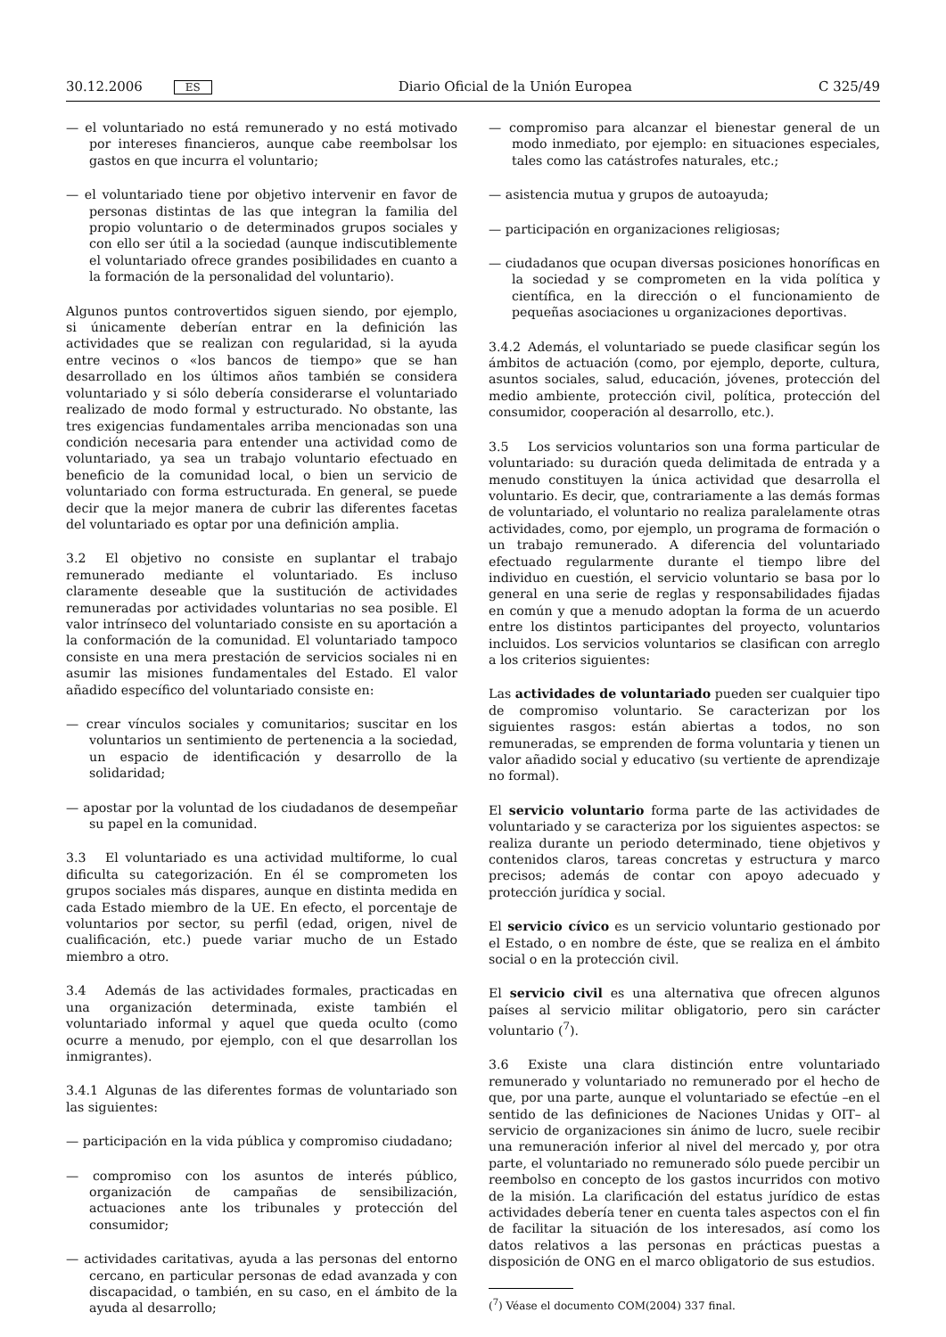30.12.2006 ES Diario Oficial de la Unión Europea C 325/49
— el voluntariado no está remunerado y no está motivado por intereses financieros, aunque cabe reembolsar los gastos en que incurra el voluntario;
— el voluntariado tiene por objetivo intervenir en favor de personas distintas de las que integran la familia del propio voluntario o de determinados grupos sociales y con ello ser útil a la sociedad (aunque indiscutiblemente el voluntariado ofrece grandes posibilidades en cuanto a la formación de la personalidad del voluntario).
Algunos puntos controvertidos siguen siendo, por ejemplo, si únicamente deberían entrar en la definición las actividades que se realizan con regularidad, si la ayuda entre vecinos o «los bancos de tiempo» que se han desarrollado en los últimos años también se considera voluntariado y si sólo debería considerarse el voluntariado realizado de modo formal y estructurado. No obstante, las tres exigencias fundamentales arriba mencionadas son una condición necesaria para entender una actividad como de voluntariado, ya sea un trabajo voluntario efectuado en beneficio de la comunidad local, o bien un servicio de voluntariado con forma estructurada. En general, se puede decir que la mejor manera de cubrir las diferentes facetas del voluntariado es optar por una definición amplia.
3.2 El objetivo no consiste en suplantar el trabajo remunerado mediante el voluntariado. Es incluso claramente deseable que la sustitución de actividades remuneradas por actividades voluntarias no sea posible. El valor intrínseco del voluntariado consiste en su aportación a la conformación de la comunidad. El voluntariado tampoco consiste en una mera prestación de servicios sociales ni en asumir las misiones fundamentales del Estado. El valor añadido específico del voluntariado consiste en:
— crear vínculos sociales y comunitarios; suscitar en los voluntarios un sentimiento de pertenencia a la sociedad, un espacio de identificación y desarrollo de la solidaridad;
— apostar por la voluntad de los ciudadanos de desempeñar su papel en la comunidad.
3.3 El voluntariado es una actividad multiforme, lo cual dificulta su categorización. En él se comprometen los grupos sociales más dispares, aunque en distinta medida en cada Estado miembro de la UE. En efecto, el porcentaje de voluntarios por sector, su perfil (edad, origen, nivel de cualificación, etc.) puede variar mucho de un Estado miembro a otro.
3.4 Además de las actividades formales, practicadas en una organización determinada, existe también el voluntariado informal y aquel que queda oculto (como ocurre a menudo, por ejemplo, con el que desarrollan los inmigrantes).
3.4.1 Algunas de las diferentes formas de voluntariado son las siguientes:
— participación en la vida pública y compromiso ciudadano;
— compromiso con los asuntos de interés público, organización de campañas de sensibilización, actuaciones ante los tribunales y protección del consumidor;
— actividades caritativas, ayuda a las personas del entorno cercano, en particular personas de edad avanzada y con discapacidad, o también, en su caso, en el ámbito de la ayuda al desarrollo;
— compromiso para alcanzar el bienestar general de un modo inmediato, por ejemplo: en situaciones especiales, tales como las catástrofes naturales, etc.;
— asistencia mutua y grupos de autoayuda;
— participación en organizaciones religiosas;
— ciudadanos que ocupan diversas posiciones honoríficas en la sociedad y se comprometen en la vida política y científica, en la dirección o el funcionamiento de pequeñas asociaciones u organizaciones deportivas.
3.4.2 Además, el voluntariado se puede clasificar según los ámbitos de actuación (como, por ejemplo, deporte, cultura, asuntos sociales, salud, educación, jóvenes, protección del medio ambiente, protección civil, política, protección del consumidor, cooperación al desarrollo, etc.).
3.5 Los servicios voluntarios son una forma particular de voluntariado: su duración queda delimitada de entrada y a menudo constituyen la única actividad que desarrolla el voluntario. Es decir, que, contrariamente a las demás formas de voluntariado, el voluntario no realiza paralelamente otras actividades, como, por ejemplo, un programa de formación o un trabajo remunerado. A diferencia del voluntariado efectuado regularmente durante el tiempo libre del individuo en cuestión, el servicio voluntario se basa por lo general en una serie de reglas y responsabilidades fijadas en común y que a menudo adoptan la forma de un acuerdo entre los distintos participantes del proyecto, voluntarios incluidos. Los servicios voluntarios se clasifican con arreglo a los criterios siguientes:
Las actividades de voluntariado pueden ser cualquier tipo de compromiso voluntario. Se caracterizan por los siguientes rasgos: están abiertas a todos, no son remuneradas, se emprenden de forma voluntaria y tienen un valor añadido social y educativo (su vertiente de aprendizaje no formal).
El servicio voluntario forma parte de las actividades de voluntariado y se caracteriza por los siguientes aspectos: se realiza durante un periodo determinado, tiene objetivos y contenidos claros, tareas concretas y estructura y marco precisos; además de contar con apoyo adecuado y protección jurídica y social.
El servicio cívico es un servicio voluntario gestionado por el Estado, o en nombre de éste, que se realiza en el ámbito social o en la protección civil.
El servicio civil es una alternativa que ofrecen algunos países al servicio militar obligatorio, pero sin carácter voluntario (<sup>7</sup>).
3.6 Existe una clara distinción entre voluntariado remunerado y voluntariado no remunerado por el hecho de que, por una parte, aunque el voluntariado se efectúe –en el sentido de las definiciones de Naciones Unidas y OIT– al servicio de organizaciones sin ánimo de lucro, suele recibir una remuneración inferior al nivel del mercado y, por otra parte, el voluntariado no remunerado sólo puede percibir un reembolso en concepto de los gastos incurridos con motivo de la misión. La clarificación del estatus jurídico de estas actividades debería tener en cuenta tales aspectos con el fin de facilitar la situación de los interesados, así como los datos relativos a las personas en prácticas puestas a disposición de ONG en el marco obligatorio de sus estudios.
(<sup>7</sup>) Véase el documento COM(2004) 337 final.